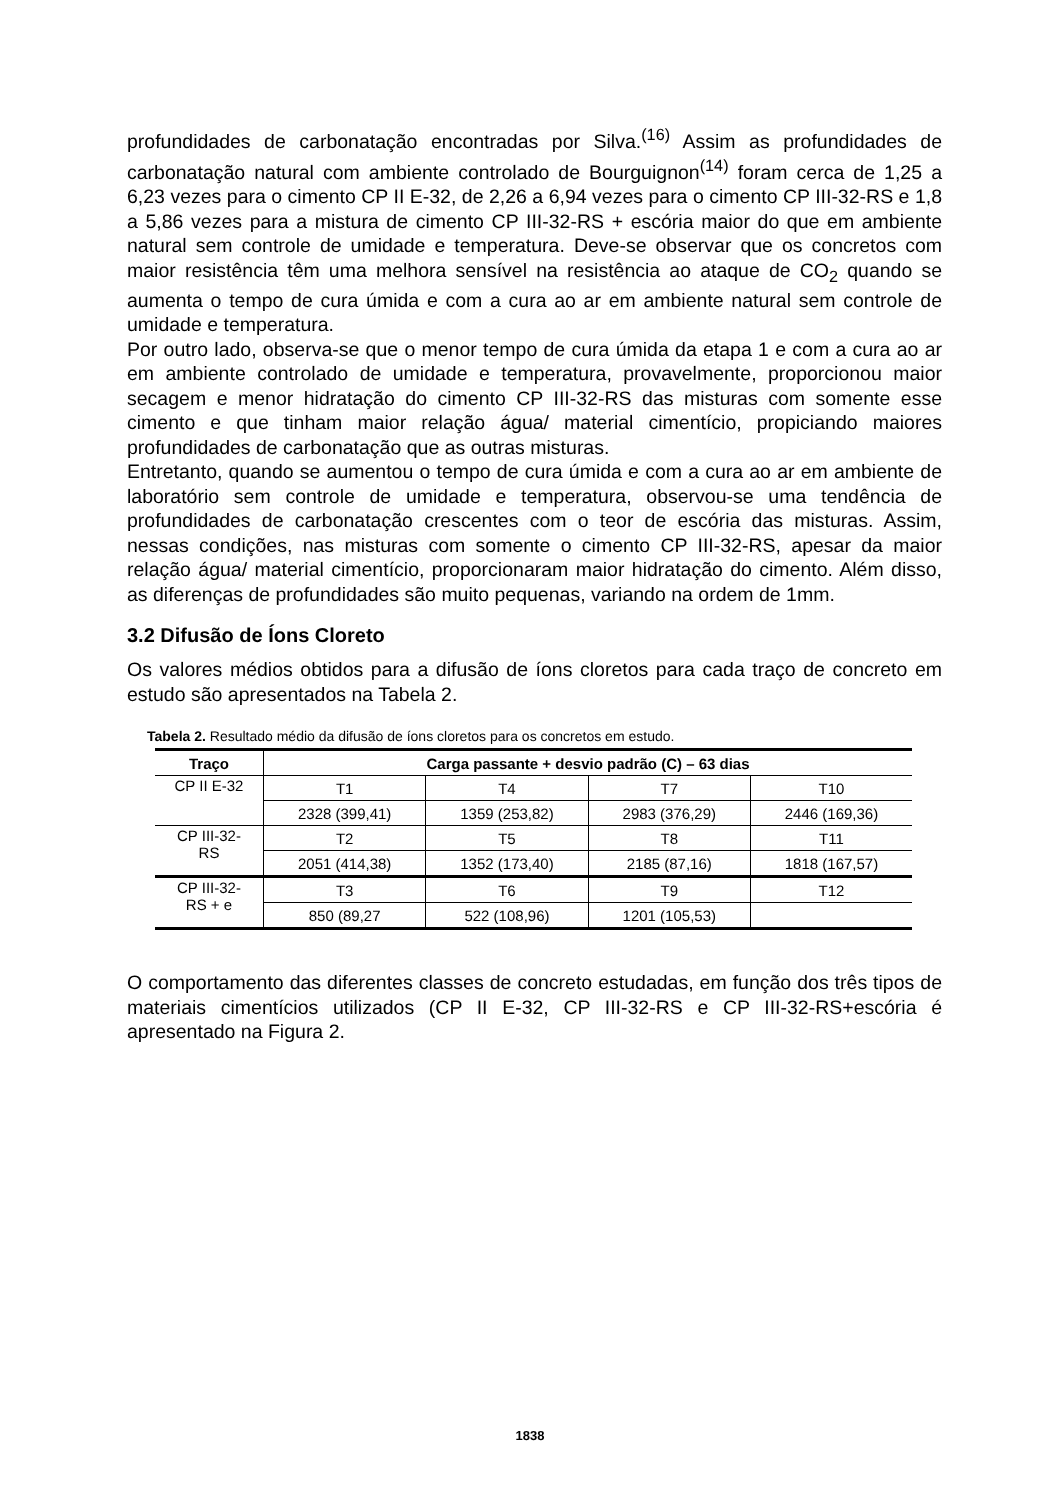profundidades de carbonatação encontradas por Silva.<sup>(16)</sup> Assim as profundidades de carbonatação natural com ambiente controlado de Bourguignon<sup>(14)</sup> foram cerca de 1,25 a 6,23 vezes para o cimento CP II E-32, de 2,26 a 6,94 vezes para o cimento CP III-32-RS e 1,8 a 5,86 vezes para a mistura de cimento CP III-32-RS + escória maior do que em ambiente natural sem controle de umidade e temperatura. Deve-se observar que os concretos com maior resistência têm uma melhora sensível na resistência ao ataque de CO<sub>2</sub> quando se aumenta o tempo de cura úmida e com a cura ao ar em ambiente natural sem controle de umidade e temperatura.
Por outro lado, observa-se que o menor tempo de cura úmida da etapa 1 e com a cura ao ar em ambiente controlado de umidade e temperatura, provavelmente, proporcionou maior secagem e menor hidratação do cimento CP III-32-RS das misturas com somente esse cimento e que tinham maior relação água/ material cimentício, propiciando maiores profundidades de carbonatação que as outras misturas.
Entretanto, quando se aumentou o tempo de cura úmida e com a cura ao ar em ambiente de laboratório sem controle de umidade e temperatura, observou-se uma tendência de profundidades de carbonatação crescentes com o teor de escória das misturas. Assim, nessas condições, nas misturas com somente o cimento CP III-32-RS, apesar da maior relação água/ material cimentício, proporcionaram maior hidratação do cimento. Além disso, as diferenças de profundidades são muito pequenas, variando na ordem de 1mm.
3.2 Difusão de Íons Cloreto
Os valores médios obtidos para a difusão de íons cloretos para cada traço de concreto em estudo são apresentados na Tabela 2.
Tabela 2. Resultado médio da difusão de íons cloretos para os concretos em estudo.
| Traço | Carga passante + desvio padrão (C) – 63 dias | | | |
| --- | --- | --- | --- | --- |
| CP II E-32 | T1 | T4 | T7 | T10 |
| | 2328 (399,41) | 1359 (253,82) | 2983 (376,29) | 2446 (169,36) |
| CP III-32- RS | T2 | T5 | T8 | T11 |
| | 2051 (414,38) | 1352 (173,40) | 2185 (87,16) | 1818 (167,57) |
| CP III-32- RS + e | T3 | T6 | T9 | T12 |
| | 850 (89,27 | 522 (108,96) | 1201 (105,53) | |
O comportamento das diferentes classes de concreto estudadas, em função dos três tipos de materiais cimentícios utilizados (CP II E-32, CP III-32-RS e CP III-32-RS+escória é apresentado na Figura 2.
1838